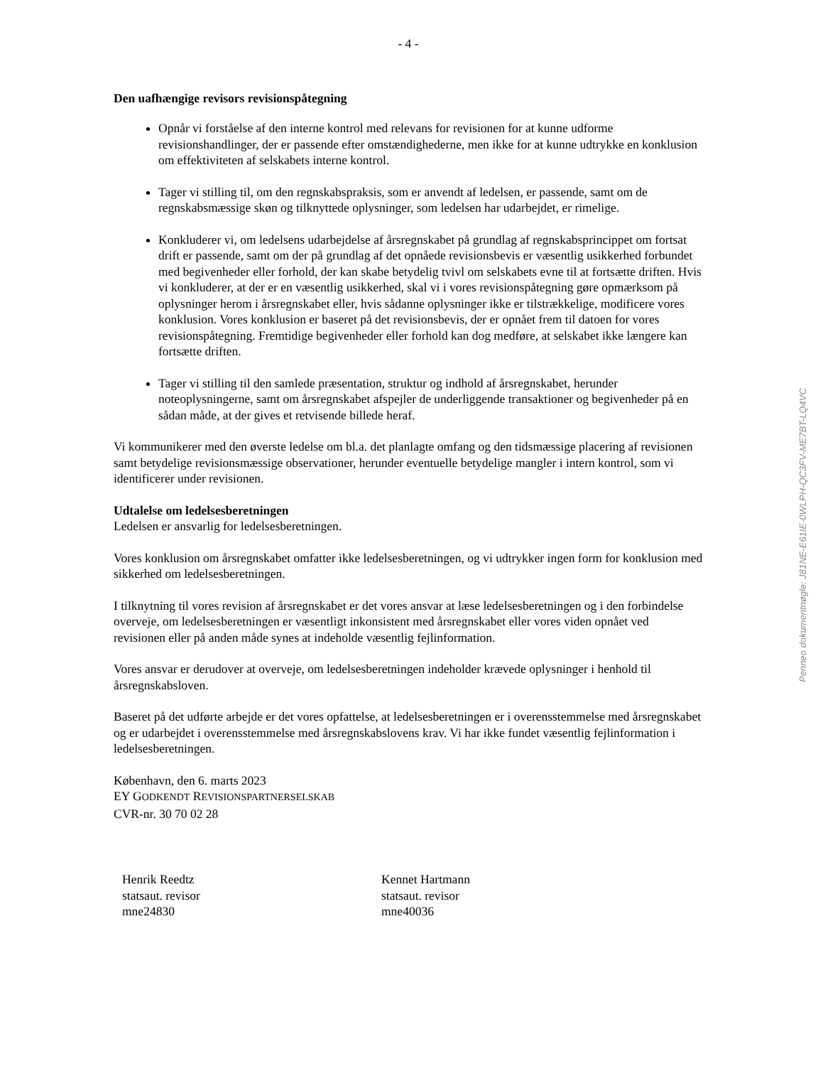- 4 -
Den uafhængige revisors revisionspåtegning
Opnår vi forståelse af den interne kontrol med relevans for revisionen for at kunne udforme revisionshandlinger, der er passende efter omstændighederne, men ikke for at kunne udtrykke en konklusion om effektiviteten af selskabets interne kontrol.
Tager vi stilling til, om den regnskabspraksis, som er anvendt af ledelsen, er passende, samt om de regnskabsmæssige skøn og tilknyttede oplysninger, som ledelsen har udarbejdet, er rimelige.
Konkluderer vi, om ledelsens udarbejdelse af årsregnskabet på grundlag af regnskabsprincippet om fortsat drift er passende, samt om der på grundlag af det opnåede revisionsbevis er væsentlig usikkerhed forbundet med begivenheder eller forhold, der kan skabe betydelig tvivl om selskabets evne til at fortsætte driften. Hvis vi konkluderer, at der er en væsentlig usikkerhed, skal vi i vores revisionspåtegning gøre opmærksom på oplysninger herom i årsregnskabet eller, hvis sådanne oplysninger ikke er tilstrækkelige, modificere vores konklusion. Vores konklusion er baseret på det revisionsbevis, der er opnået frem til datoen for vores revisionspåtegning. Fremtidige begivenheder eller forhold kan dog medføre, at selskabet ikke længere kan fortsætte driften.
Tager vi stilling til den samlede præsentation, struktur og indhold af årsregnskabet, herunder noteoplysningerne, samt om årsregnskabet afspejler de underliggende transaktioner og begivenheder på en sådan måde, at der gives et retvisende billede heraf.
Vi kommunikerer med den øverste ledelse om bl.a. det planlagte omfang og den tidsmæssige placering af revisionen samt betydelige revisionsmæssige observationer, herunder eventuelle betydelige mangler i intern kontrol, som vi identificerer under revisionen.
Udtalelse om ledelsesberetningen
Ledelsen er ansvarlig for ledelsesberetningen.
Vores konklusion om årsregnskabet omfatter ikke ledelsesberetningen, og vi udtrykker ingen form for konklusion med sikkerhed om ledelsesberetningen.
I tilknytning til vores revision af årsregnskabet er det vores ansvar at læse ledelsesberetningen og i den forbindelse overveje, om ledelsesberetningen er væsentligt inkonsistent med årsregnskabet eller vores viden opnået ved revisionen eller på anden måde synes at indeholde væsentlig fejlinformation.
Vores ansvar er derudover at overveje, om ledelsesberetningen indeholder krævede oplysninger i henhold til årsregnskabsloven.
Baseret på det udførte arbejde er det vores opfattelse, at ledelsesberetningen er i overensstemmelse med årsregnskabet og er udarbejdet i overensstemmelse med årsregnskabslovens krav. Vi har ikke fundet væsentlig fejlinformation i ledelsesberetningen.
København, den 6. marts 2023
EY GODKENDT REVISIONSPARTNERSELSKAB
CVR-nr. 30 70 02 28
Henrik Reedtz
statsaut. revisor
mne24830
Kennet Hartmann
statsaut. revisor
mne40036
Penneo dokumentnøgle: J81NE-E61IE-0WLPH-QC3FV-ME7BT-LQ4VC